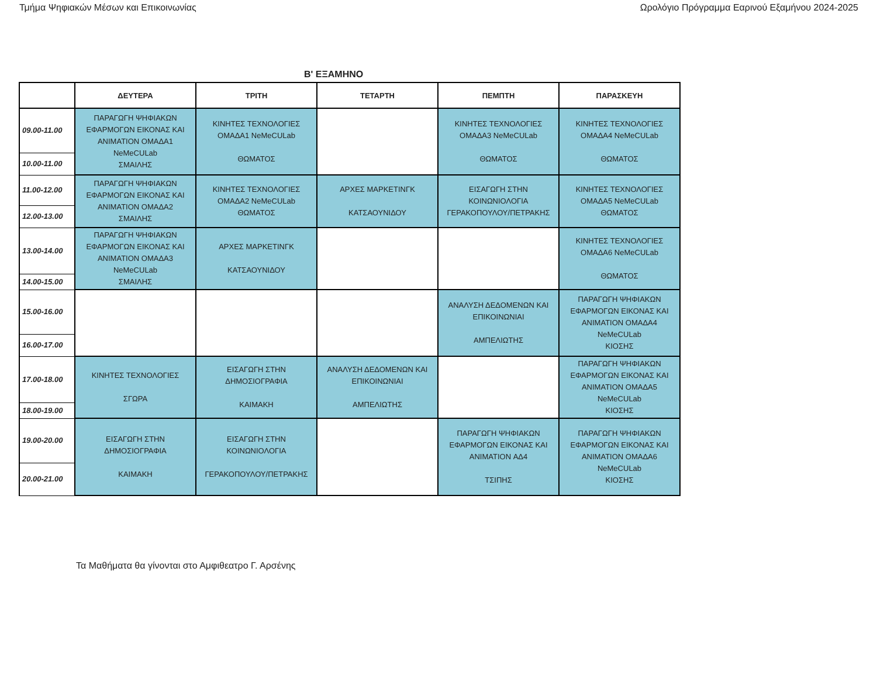Τμήμα Ψηφιακών Μέσων και Επικοινωνίας Ωρολόγιο Πρόγραμμα Εαρινού Εξαμήνου 2024-2025
Β' ΕΞΑΜΗΝΟ
| | ΔΕΥΤΕΡΑ | ΤΡΙΤΗ | ΤΕΤΑΡΤΗ | ΠΕΜΠΤΗ | ΠΑΡΑΣΚΕΥΗ |
| --- | --- | --- | --- | --- | --- |
| 09.00-11.00 | ΠΑΡΑΓΩΓΗ ΨΗΦΙΑΚΩΝ ΕΦΑΡΜΟΓΩΝ ΕΙΚΟΝΑΣ ΚΑΙ ANIMATION ΟΜΑΔΑ1 NeMeCULab ΣΜΑΙΛΗΣ | ΚΙΝΗΤΕΣ ΤΕΧΝΟΛΟΓΙΕΣ ΟΜΑΔΑ1 NeMeCULab ΘΩΜΑΤΟΣ | | ΚΙΝΗΤΕΣ ΤΕΧΝΟΛΟΓΙΕΣ ΟΜΑΔΑ3 NeMeCULab ΘΩΜΑΤΟΣ | ΚΙΝΗΤΕΣ ΤΕΧΝΟΛΟΓΙΕΣ ΟΜΑΔΑ4 NeMeCULab ΘΩΜΑΤΟΣ |
| 10.00-11.00 | | | | | |
| 11.00-12.00 | ΠΑΡΑΓΩΓΗ ΨΗΦΙΑΚΩΝ ΕΦΑΡΜΟΓΩΝ ΕΙΚΟΝΑΣ ΚΑΙ ANIMATION ΟΜΑΔΑ2 ΣΜΑΙΛΗΣ | ΚΙΝΗΤΕΣ ΤΕΧΝΟΛΟΓΙΕΣ ΟΜΑΔΑ2 NeMeCULab ΘΩΜΑΤΟΣ | ΑΡΧΕΣ ΜΑΡΚΕΤΙΝΓΚ ΚΑΤΣΑΟΥΝΙΔΟΥ | ΕΙΣΑΓΩΓΗ ΣΤΗΝ ΚΟΙΝΩΝΙΟΛΟΓΙΑ ΓΕΡΑΚΟΠΟΥΛΟΥ/ΠΕΤΡΑΚΗΣ | ΚΙΝΗΤΕΣ ΤΕΧΝΟΛΟΓΙΕΣ ΟΜΑΔΑ5 NeMeCULab ΘΩΜΑΤΟΣ |
| 12.00-13.00 | | | | | |
| 13.00-14.00 | ΠΑΡΑΓΩΓΗ ΨΗΦΙΑΚΩΝ ΕΦΑΡΜΟΓΩΝ ΕΙΚΟΝΑΣ ΚΑΙ ANIMATION ΟΜΑΔΑ3 NeMeCULab ΣΜΑΙΛΗΣ | ΑΡΧΕΣ ΜΑΡΚΕΤΙΝΓΚ ΚΑΤΣΑΟΥΝΙΔΟΥ | | | ΚΙΝΗΤΕΣ ΤΕΧΝΟΛΟΓΙΕΣ ΟΜΑΔΑ6 NeMeCULab ΘΩΜΑΤΟΣ |
| 14.00-15.00 | | | | | |
| 15.00-16.00 | | | | ΑΝΑΛΥΣΗ ΔΕΔΟΜΕΝΩΝ ΚΑΙ ΕΠΙΚΟΙΝΩΝΙΑΙ ΑΜΠΕΛΙΩΤΗΣ | ΠΑΡΑΓΩΓΗ ΨΗΦΙΑΚΩΝ ΕΦΑΡΜΟΓΩΝ ΕΙΚΟΝΑΣ ΚΑΙ ANIMATION ΟΜΑΔΑ4 NeMeCULab ΚΙΟΣΗΣ |
| 16.00-17.00 | | | | | |
| 17.00-18.00 | ΚΙΝΗΤΕΣ ΤΕΧΝΟΛΟΓΙΕΣ ΣΓΩΡΑ | ΕΙΣΑΓΩΓΗ ΣΤΗΝ ΔΗΜΟΣΙΟΓΡΑΦΙΑ ΚΑΙΜΑΚΗ | ΑΝΑΛΥΣΗ ΔΕΔΟΜΕΝΩΝ ΚΑΙ ΕΠΙΚΟΙΝΩΝΙΑΙ ΑΜΠΕΛΙΩΤΗΣ | | ΠΑΡΑΓΩΓΗ ΨΗΦΙΑΚΩΝ ΕΦΑΡΜΟΓΩΝ ΕΙΚΟΝΑΣ ΚΑΙ ANIMATION ΟΜΑΔΑ5 NeMeCULab ΚΙΟΣΗΣ |
| 18.00-19.00 | | | | | |
| 19.00-20.00 | ΕΙΣΑΓΩΓΗ ΣΤΗΝ ΔΗΜΟΣΙΟΓΡΑΦΙΑ ΚΑΙΜΑΚΗ | ΕΙΣΑΓΩΓΗ ΣΤΗΝ ΚΟΙΝΩΝΙΟΛΟΓΙΑ ΓΕΡΑΚΟΠΟΥΛΟΥ/ΠΕΤΡΑΚΗΣ | | ΠΑΡΑΓΩΓΗ ΨΗΦΙΑΚΩΝ ΕΦΑΡΜΟΓΩΝ ΕΙΚΟΝΑΣ ΚΑΙ ANIMATION ΑΔ4 ΤΣΙΠΗΣ | ΠΑΡΑΓΩΓΗ ΨΗΦΙΑΚΩΝ ΕΦΑΡΜΟΓΩΝ ΕΙΚΟΝΑΣ ΚΑΙ ANIMATION ΟΜΑΔΑ6 NeMeCULab ΚΙΟΣΗΣ |
| 20.00-21.00 | | | | | |
Τα Μαθήματα θα γίνονται στο Αμφιθεατρο Γ. Αρσένης